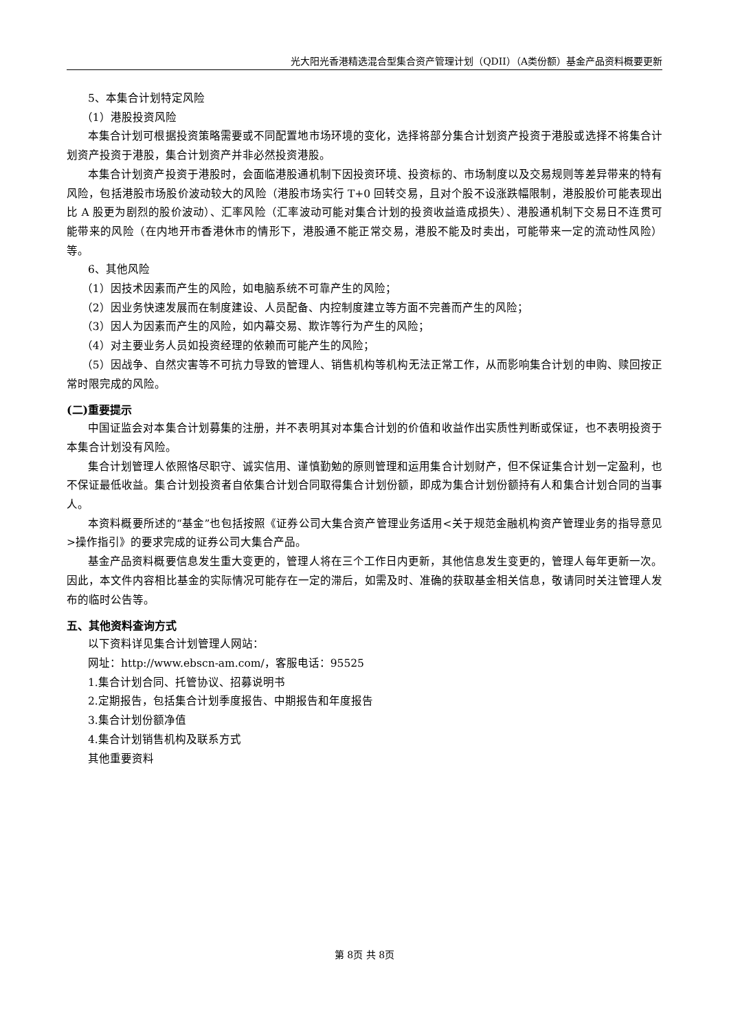光大阳光香港精选混合型集合资产管理计划（QDII）（A类份额）基金产品资料概要更新
5、本集合计划特定风险
（1）港股投资风险
本集合计划可根据投资策略需要或不同配置地市场环境的变化，选择将部分集合计划资产投资于港股或选择不将集合计划资产投资于港股，集合计划资产并非必然投资港股。
本集合计划资产投资于港股时，会面临港股通机制下因投资环境、投资标的、市场制度以及交易规则等差异带来的特有风险，包括港股市场股价波动较大的风险（港股市场实行 T+0 回转交易，且对个股不设涨跌幅限制，港股股价可能表现出比 A 股更为剧烈的股价波动）、汇率风险（汇率波动可能对集合计划的投资收益造成损失）、港股通机制下交易日不连贯可能带来的风险（在内地开市香港休市的情形下，港股通不能正常交易，港股不能及时卖出，可能带来一定的流动性风险）等。
6、其他风险
（1）因技术因素而产生的风险，如电脑系统不可靠产生的风险；
（2）因业务快速发展而在制度建设、人员配备、内控制度建立等方面不完善而产生的风险；
（3）因人为因素而产生的风险，如内幕交易、欺诈等行为产生的风险；
（4）对主要业务人员如投资经理的依赖而可能产生的风险；
（5）因战争、自然灾害等不可抗力导致的管理人、销售机构等机构无法正常工作，从而影响集合计划的申购、赎回按正常时限完成的风险。
(二)重要提示
中国证监会对本集合计划募集的注册，并不表明其对本集合计划的价值和收益作出实质性判断或保证，也不表明投资于本集合计划没有风险。
集合计划管理人依照恪尽职守、诚实信用、谨慎勤勉的原则管理和运用集合计划财产，但不保证集合计划一定盈利，也不保证最低收益。集合计划投资者自依集合计划合同取得集合计划份额，即成为集合计划份额持有人和集合计划合同的当事人。
本资料概要所述的“基金”也包括按照《证券公司大集合资产管理业务适用<关于规范金融机构资产管理业务的指导意见>操作指引》的要求完成的证券公司大集合产品。
基金产品资料概要信息发生重大变更的，管理人将在三个工作日内更新，其他信息发生变更的，管理人每年更新一次。因此，本文件内容相比基金的实际情况可能存在一定的滞后，如需及时、准确的获取基金相关信息，敬请同时关注管理人发布的临时公告等。
五、其他资料查询方式
以下资料详见集合计划管理人网站：
网址：http://www.ebscn-am.com/，客服电话：95525
1.集合计划合同、托管协议、招募说明书
2.定期报告，包括集合计划季度报告、中期报告和年度报告
3.集合计划份额净值
4.集合计划销售机构及联系方式
其他重要资料
第 8页 共 8页